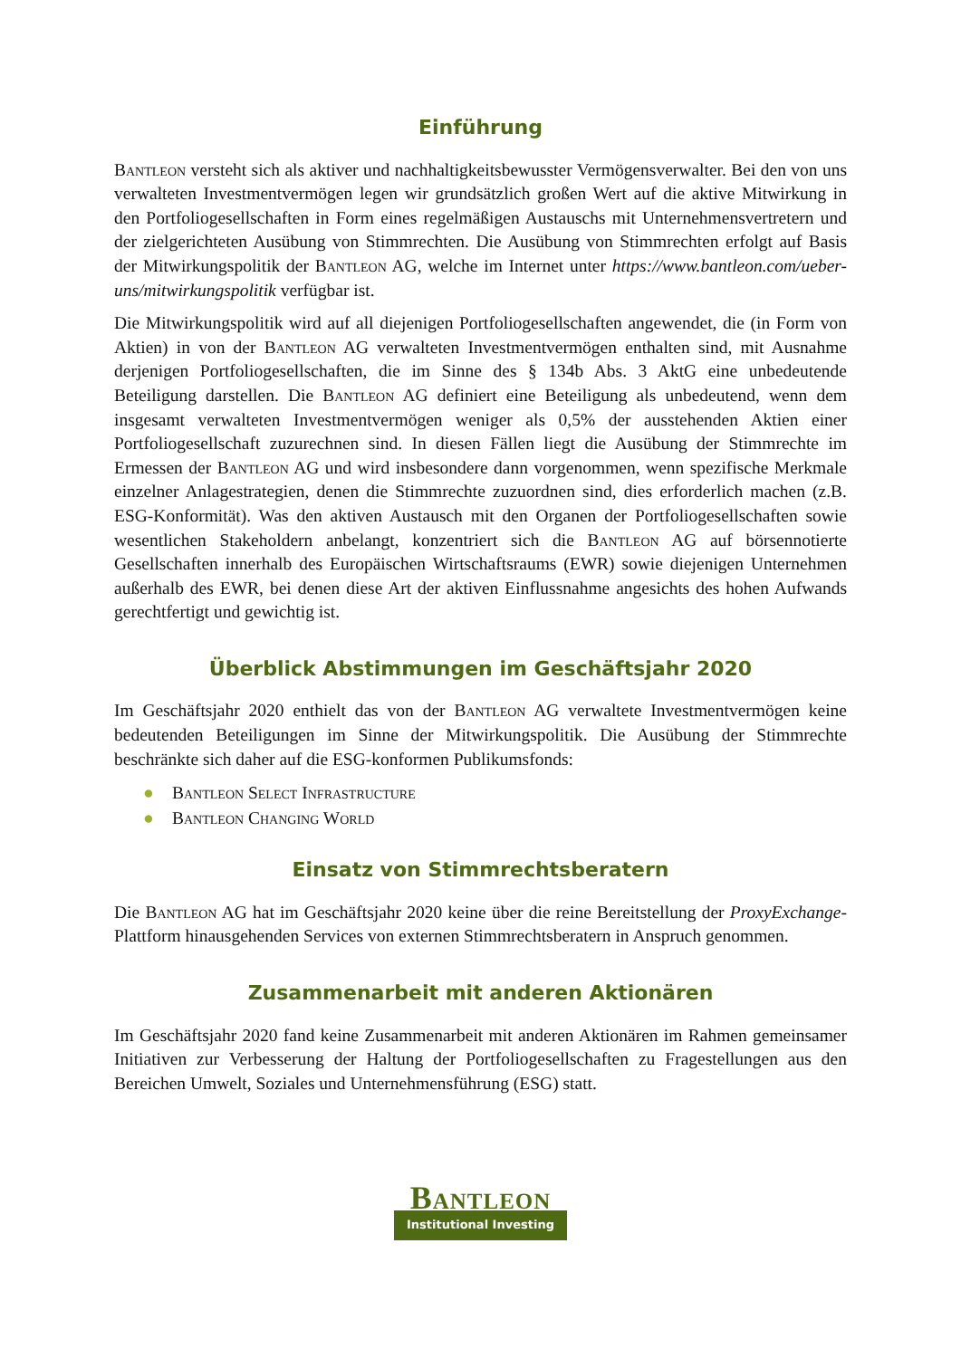Einführung
Bantleon versteht sich als aktiver und nachhaltigkeitsbewusster Vermögensverwalter. Bei den von uns verwalteten Investmentvermögen legen wir grundsätzlich großen Wert auf die aktive Mitwirkung in den Portfoliogesellschaften in Form eines regelmäßigen Austauschs mit Unternehmensvertretern und der zielgerichteten Ausübung von Stimmrechten. Die Ausübung von Stimmrechten erfolgt auf Basis der Mitwirkungspolitik der Bantleon AG, welche im Internet unter https://www.bantleon.com/ueber-uns/mitwirkungspolitik verfügbar ist.
Die Mitwirkungspolitik wird auf all diejenigen Portfoliogesellschaften angewendet, die (in Form von Aktien) in von der Bantleon AG verwalteten Investmentvermögen enthalten sind, mit Ausnahme derjenigen Portfoliogesellschaften, die im Sinne des § 134b Abs. 3 AktG eine unbedeutende Beteiligung darstellen. Die Bantleon AG definiert eine Beteiligung als unbedeutend, wenn dem insgesamt verwalteten Investmentvermögen weniger als 0,5% der ausstehenden Aktien einer Portfoliogesellschaft zuzurechnen sind. In diesen Fällen liegt die Ausübung der Stimmrechte im Ermessen der Bantleon AG und wird insbesondere dann vorgenommen, wenn spezifische Merkmale einzelner Anlagestrategien, denen die Stimm­rechte zuzuordnen sind, dies erforderlich machen (z.B. ESG-Konformität). Was den aktiven Austausch mit den Organen der Portfoliogesellschaften sowie wesentlichen Stakeholdern anbelangt, konzentriert sich die Bantleon AG auf börsennotierte Gesellschaften innerhalb des Europäischen Wirtschaftsraums (EWR) sowie diejenigen Unternehmen außerhalb des EWR, bei denen diese Art der aktiven Einflussnahme angesichts des hohen Aufwands gerechtfertigt und gewichtig ist.
Überblick Abstimmungen im Geschäftsjahr 2020
Im Geschäftsjahr 2020 enthielt das von der Bantleon AG verwaltete Investmentvermögen keine bedeutenden Beteiligungen im Sinne der Mitwirkungspolitik. Die Ausübung der Stimmrechte beschränkte sich daher auf die ESG-konformen Publikumsfonds:
● Bantleon Select Infrastructure
● Bantleon Changing World
Einsatz von Stimmrechtsberatern
Die Bantleon AG hat im Geschäftsjahr 2020 keine über die reine Bereitstellung der ProxyExchange-Plattform hinausgehenden Services von externen Stimmrechtsberatern in Anspruch genommen.
Zusammenarbeit mit anderen Aktionären
Im Geschäftsjahr 2020 fand keine Zusammenarbeit mit anderen Aktionären im Rahmen gemeinsamer Initiativen zur Verbesserung der Haltung der Portfoliogesellschaften zu Fragestellungen aus den Bereichen Umwelt, Soziales und Unternehmensführung (ESG) statt.
Bantleon
Institutional Investing